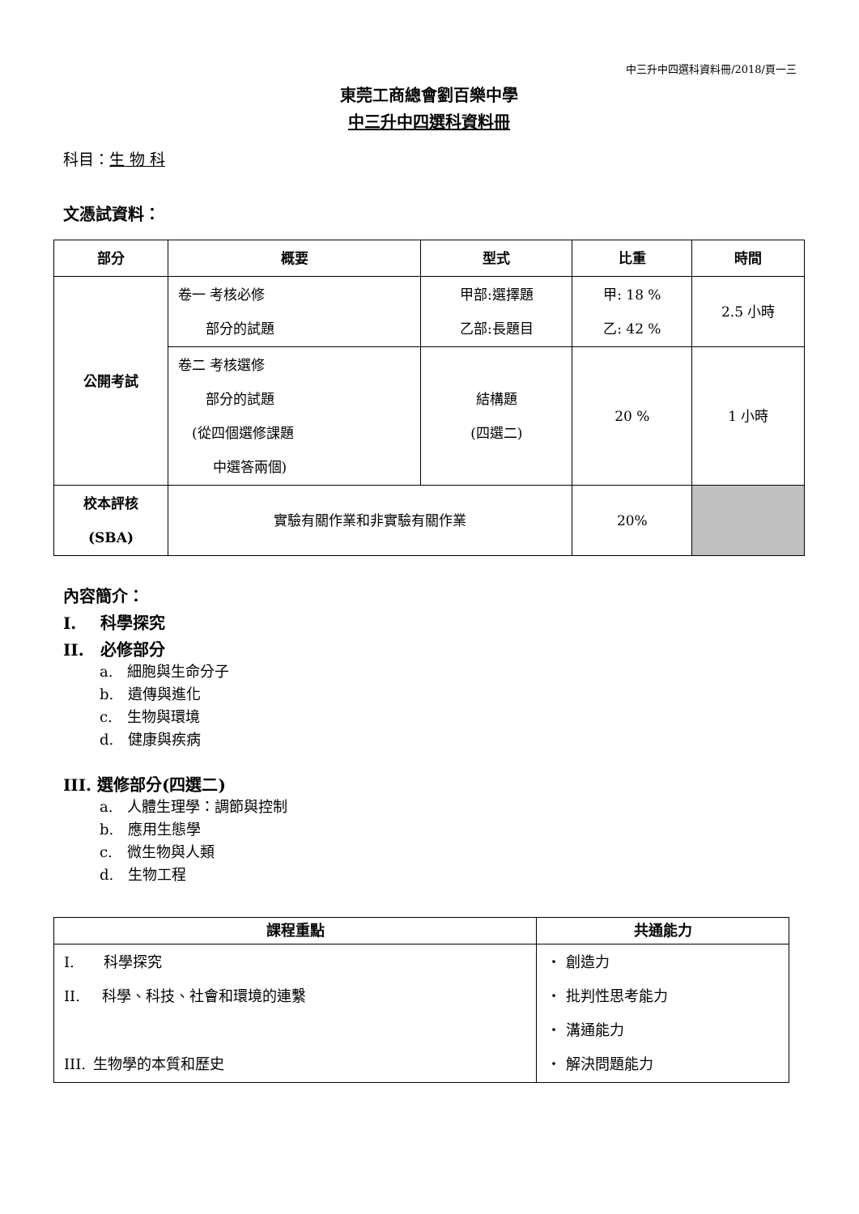中三升中四選科資料冊/2018/頁一三
東莞工商總會劉百樂中學
中三升中四選科資料冊
科目：生 物 科
文憑試資料：
| 部分 | 概要 | 型式 | 比重 | 時間 |
| --- | --- | --- | --- | --- |
| 公開考試 | 卷一 考核必修 部分的試題 | 甲部:選擇題 乙部:長題目 | 甲: 18 % 乙: 42 % | 2.5 小時 |
| | 卷二 考核選修 部分的試題 (從四個選修課題 中選答兩個) | 結構題 (四選二) | 20 % | 1 小時 |
| 校本評核 (SBA) | 實驗有關作業和非實驗有關作業 | | 20% | |
內容簡介：
I.  科學探究
II. 必修部分
a. 細胞與生命分子
b. 遺傳與進化
c. 生物與環境
d. 健康與疾病
III. 選修部分(四選二)
a. 人體生理學：調節與控制
b. 應用生態學
c. 微生物與人類
d. 生物工程
| 課程重點 | 共通能力 |
| --- | --- |
| I. 科學探究 II. 科學、科技、社會和環境的連繫 III. 生物學的本質和歷史 | ・ 創造力 ・ 批判性思考能力 ・ 溝通能力 ・ 解決問題能力 |